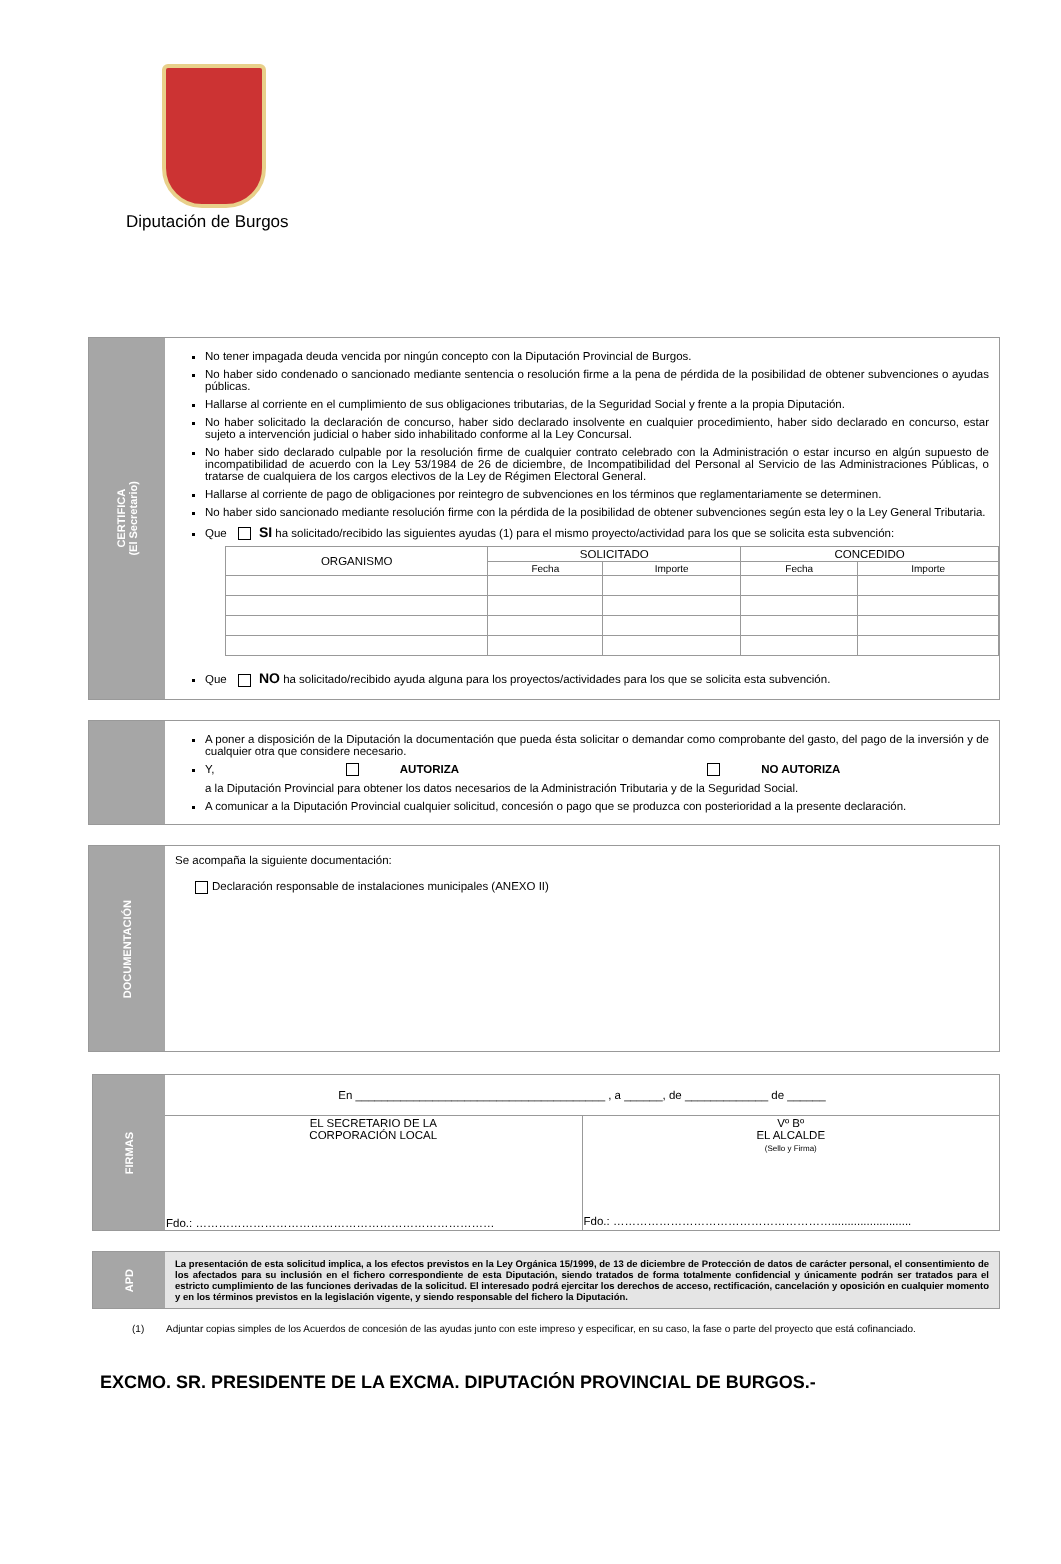Diputación de Burgos
CERTIFICA
(El Secretario)
No tener impagada deuda vencida por ningún concepto con la Diputación Provincial de Burgos.
No haber sido condenado o sancionado mediante sentencia o resolución firme a la pena de pérdida de la posibilidad de obtener subvenciones o ayudas públicas.
Hallarse al corriente en el cumplimiento de sus obligaciones tributarias, de la Seguridad Social y frente a la propia Diputación.
No haber solicitado la declaración de concurso, haber sido declarado insolvente en cualquier procedimiento, haber sido declarado en concurso, estar sujeto a intervención judicial o haber sido inhabilitado conforme al la Ley Concursal.
No haber sido declarado culpable por la resolución firme de cualquier contrato celebrado con la Administración o estar incurso en algún supuesto de incompatibilidad de acuerdo con la Ley 53/1984 de 26 de diciembre, de Incompatibilidad del Personal al Servicio de las Administraciones Públicas, o tratarse de cualquiera de los cargos electivos de la Ley de Régimen Electoral General.
Hallarse al corriente de pago de obligaciones por reintegro de subvenciones en los términos que reglamentariamente se determinen.
No haber sido sancionado mediante resolución firme con la pérdida de la posibilidad de obtener subvenciones según esta ley o la Ley General Tributaria.
Que SI ha solicitado/recibido las siguientes ayudas (1) para el mismo proyecto/actividad para los que se solicita esta subvención:
| ORGANISMO | SOLICITADO | | CONCEDIDO | |
| --- | --- | --- | --- | --- |
| | Fecha | Importe | Fecha | Importe |
Que NO ha solicitado/recibido ayuda alguna para los proyectos/actividades para los que se solicita esta subvención.
A poner a disposición de la Diputación la documentación que pueda ésta solicitar o demandar como comprobante del gasto, del pago de la inversión y de cualquier otra que considere necesario.
Y, AUTORIZA NO AUTORIZA
a la Diputación Provincial para obtener los datos necesarios de la Administración Tributaria y de la Seguridad Social.
A comunicar a la Diputación Provincial cualquier solicitud, concesión o pago que se produzca con posterioridad a la presente declaración.
DOCUMENTACIÓN
Se acompaña la siguiente documentación:
Declaración responsable de instalaciones municipales (ANEXO II)
FIRMAS
En _______________________________________ , a ______, de _____________ de ______
| EL SECRETARIO DE LA CORPORACIÓN LOCAL Fdo.: …………………………………………………………………… | Vº Bº EL ALCALDE (Sello y Firma) Fdo.: …………………………………………………......................... |
APD
La presentación de esta solicitud implica, a los efectos previstos en la Ley Orgánica 15/1999, de 13 de diciembre de Protección de datos de carácter personal, el consentimiento de los afectados para su inclusión en el fichero correspondiente de esta Diputación, siendo tratados de forma totalmente confidencial y únicamente podrán ser tratados para el estricto cumplimiento de las funciones derivadas de la solicitud. El interesado podrá ejercitar los derechos de acceso, rectificación, cancelación y oposición en cualquier momento y en los términos previstos en la legislación vigente, y siendo responsable del fichero la Diputación.
(1) Adjuntar copias simples de los Acuerdos de concesión de las ayudas junto con este impreso y especificar, en su caso, la fase o parte del proyecto que está cofinanciado.
EXCMO. SR. PRESIDENTE DE LA EXCMA. DIPUTACIÓN PROVINCIAL DE BURGOS.-